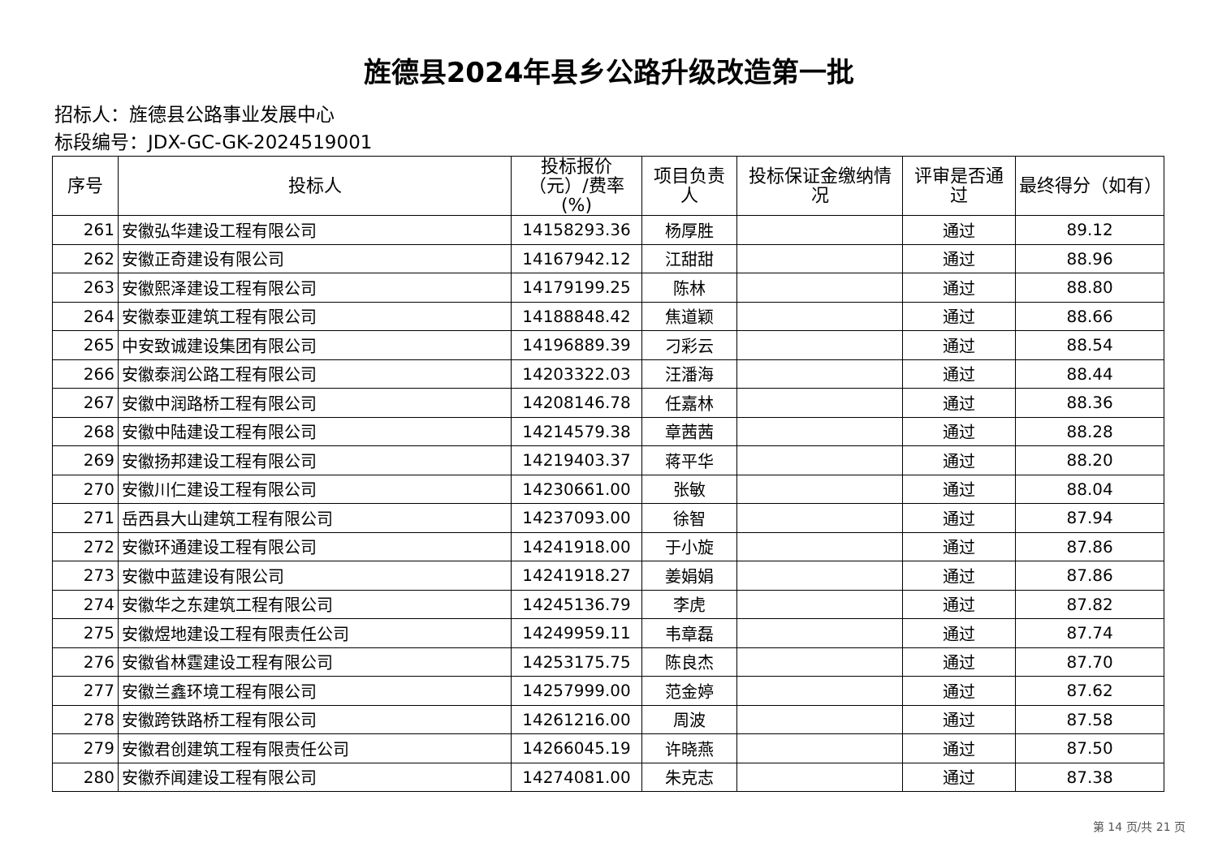旌德县2024年县乡公路升级改造第一批
招标人：旌德县公路事业发展中心
标段编号：JDX-GC-GK-2024519001
| 序号 | 投标人 | 投标报价（元）/费率(%) | 项目负责人 | 投标保证金缴纳情况 | 评审是否通过 | 最终得分（如有） |
| --- | --- | --- | --- | --- | --- | --- |
| 261 | 安徽弘华建设工程有限公司 | 14158293.36 | 杨厚胜 | | 通过 | 89.12 |
| 262 | 安徽正奇建设有限公司 | 14167942.12 | 江甜甜 | | 通过 | 88.96 |
| 263 | 安徽熙泽建设工程有限公司 | 14179199.25 | 陈林 | | 通过 | 88.80 |
| 264 | 安徽泰亚建筑工程有限公司 | 14188848.42 | 焦道颖 | | 通过 | 88.66 |
| 265 | 中安致诚建设集团有限公司 | 14196889.39 | 刁彩云 | | 通过 | 88.54 |
| 266 | 安徽泰润公路工程有限公司 | 14203322.03 | 汪潘海 | | 通过 | 88.44 |
| 267 | 安徽中润路桥工程有限公司 | 14208146.78 | 任嘉林 | | 通过 | 88.36 |
| 268 | 安徽中陆建设工程有限公司 | 14214579.38 | 章茜茜 | | 通过 | 88.28 |
| 269 | 安徽扬邦建设工程有限公司 | 14219403.37 | 蒋平华 | | 通过 | 88.20 |
| 270 | 安徽川仁建设工程有限公司 | 14230661.00 | 张敏 | | 通过 | 88.04 |
| 271 | 岳西县大山建筑工程有限公司 | 14237093.00 | 徐智 | | 通过 | 87.94 |
| 272 | 安徽环通建设工程有限公司 | 14241918.00 | 于小旋 | | 通过 | 87.86 |
| 273 | 安徽中蓝建设有限公司 | 14241918.27 | 姜娟娟 | | 通过 | 87.86 |
| 274 | 安徽华之东建筑工程有限公司 | 14245136.79 | 李虎 | | 通过 | 87.82 |
| 275 | 安徽煜地建设工程有限责任公司 | 14249959.11 | 韦章磊 | | 通过 | 87.74 |
| 276 | 安徽省林霆建设工程有限公司 | 14253175.75 | 陈良杰 | | 通过 | 87.70 |
| 277 | 安徽兰鑫环境工程有限公司 | 14257999.00 | 范金婷 | | 通过 | 87.62 |
| 278 | 安徽跨铁路桥工程有限公司 | 14261216.00 | 周波 | | 通过 | 87.58 |
| 279 | 安徽君创建筑工程有限责任公司 | 14266045.19 | 许晓燕 | | 通过 | 87.50 |
| 280 | 安徽乔闻建设工程有限公司 | 14274081.00 | 朱克志 | | 通过 | 87.38 |
第 14 页/共 21 页